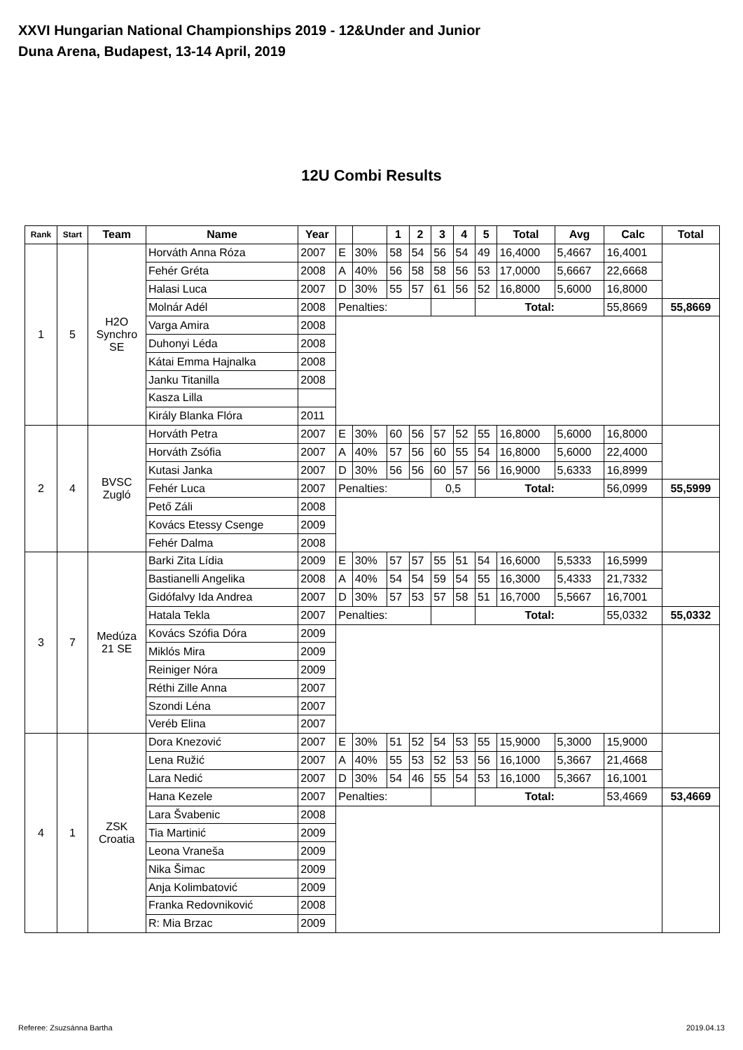XXVI Hungarian National Championships 2019 - 12&Under and Junior
Duna Arena, Budapest, 13-14 April, 2019
12U Combi Results
| Rank | Start | Team | Name | Year | | | 1 | 2 | 3 | 4 | 5 | Total | Avg | Calc | Total |
| --- | --- | --- | --- | --- | --- | --- | --- | --- | --- | --- | --- | --- | --- | --- | --- |
| 1 | 5 | H2O Synchro SE | Horváth Anna Róza | 2007 | E | 30% | 58 | 54 | 56 | 54 | 49 | 16,4000 | 5,4667 | 16,4001 | |
| | | | Fehér Gréta | 2008 | A | 40% | 56 | 58 | 58 | 56 | 53 | 17,0000 | 5,6667 | 22,6668 | |
| | | | Halasi Luca | 2007 | D | 30% | 55 | 57 | 61 | 56 | 52 | 16,8000 | 5,6000 | 16,8000 | |
| | | | Molnár Adél | 2008 | Penalties: | | | | | | Total: | | | 55,8669 | 55,8669 |
| | | | Varga Amira | 2008 | | | | | | | | | | | |
| | | | Duhonyi Léda | 2008 | | | | | | | | | | | |
| | | | Kátai Emma Hajnalka | 2008 | | | | | | | | | | | |
| | | | Janku Titanilla | 2008 | | | | | | | | | | | |
| | | | Kasza Lilla | | | | | | | | | | | | |
| | | | Király Blanka Flóra | 2011 | | | | | | | | | | | |
| 2 | 4 | BVSC Zugló | Horváth Petra | 2007 | E | 30% | 60 | 56 | 57 | 52 | 55 | 16,8000 | 5,6000 | 16,8000 | |
| | | | Horváth Zsófia | 2007 | A | 40% | 57 | 56 | 60 | 55 | 54 | 16,8000 | 5,6000 | 22,4000 | |
| | | | Kutasi Janka | 2007 | D | 30% | 56 | 56 | 60 | 57 | 56 | 16,9000 | 5,6333 | 16,8999 | |
| | | | Fehér Luca | 2007 | Penalties: | | | | 0,5 | | Total: | | | 56,0999 | 55,5999 |
| | | | Pető Záli | 2008 | | | | | | | | | | | |
| | | | Kovács Etessy Csenge | 2009 | | | | | | | | | | | |
| | | | Fehér Dalma | 2008 | | | | | | | | | | | |
| 3 | 7 | Medúza 21 SE | Barki Zita Lídia | 2009 | E | 30% | 57 | 57 | 55 | 51 | 54 | 16,6000 | 5,5333 | 16,5999 | |
| | | | Bastianelli Angelika | 2008 | A | 40% | 54 | 54 | 59 | 54 | 55 | 16,3000 | 5,4333 | 21,7332 | |
| | | | Gidófalvy Ida Andrea | 2007 | D | 30% | 57 | 53 | 57 | 58 | 51 | 16,7000 | 5,5667 | 16,7001 | |
| | | | Hatala Tekla | 2007 | Penalties: | | | | | | Total: | | | 55,0332 | 55,0332 |
| | | | Kovács Szófia Dóra | 2009 | | | | | | | | | | | |
| | | | Miklós Mira | 2009 | | | | | | | | | | | |
| | | | Reiniger Nóra | 2009 | | | | | | | | | | | |
| | | | Réthi Zille Anna | 2007 | | | | | | | | | | | |
| | | | Szondi Léna | 2007 | | | | | | | | | | | |
| | | | Veréb Elina | 2007 | | | | | | | | | | | |
| 4 | 1 | ZSK Croatia | Dora Knezović | 2007 | E | 30% | 51 | 52 | 54 | 53 | 55 | 15,9000 | 5,3000 | 15,9000 | |
| | | | Lena Ružić | 2007 | A | 40% | 55 | 53 | 52 | 53 | 56 | 16,1000 | 5,3667 | 21,4668 | |
| | | | Lara Nedić | 2007 | D | 30% | 54 | 46 | 55 | 54 | 53 | 16,1000 | 5,3667 | 16,1001 | |
| | | | Hana Kezele | 2007 | Penalties: | | | | | | Total: | | | 53,4669 | 53,4669 |
| | | | Lara Švabenic | 2008 | | | | | | | | | | | |
| | | | Tia Martinić | 2009 | | | | | | | | | | | |
| | | | Leona Vraneša | 2009 | | | | | | | | | | | |
| | | | Nika Šimac | 2009 | | | | | | | | | | | |
| | | | Anja Kolimbatović | 2009 | | | | | | | | | | | |
| | | | Franka Redovniković | 2008 | | | | | | | | | | | |
| | | | R: Mia Brzac | 2009 | | | | | | | | | | | |
Referee: Zsuzsánna Bartha 2019.04.13